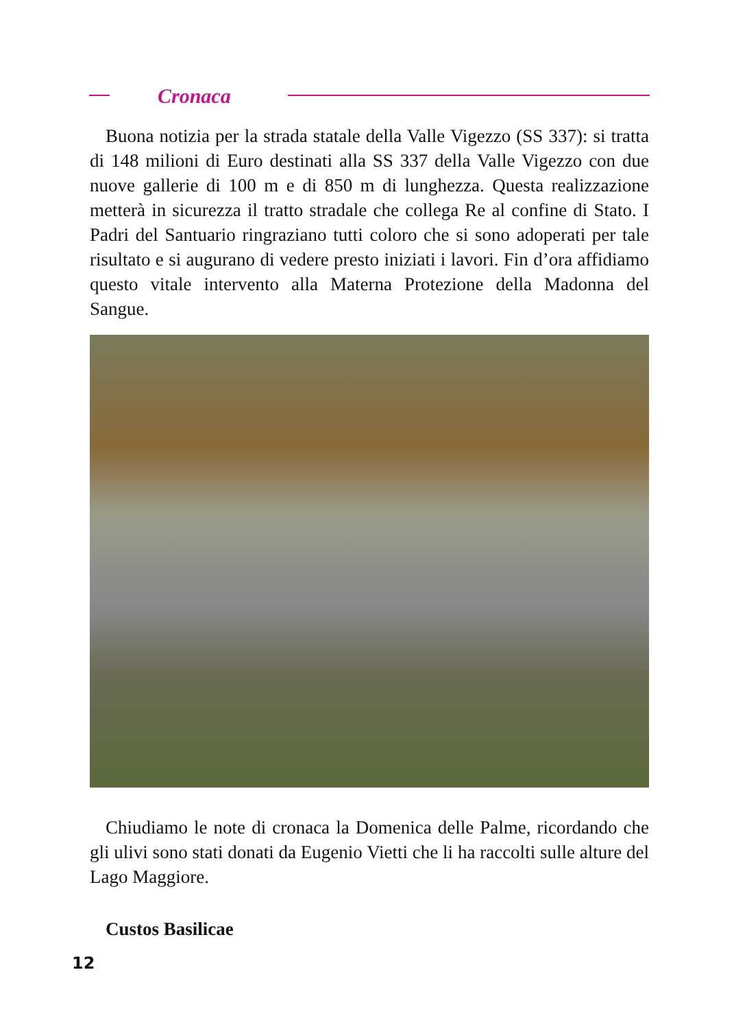Cronaca
Buona notizia per la strada statale della Valle Vigezzo (SS 337): si tratta di 148 milioni di Euro destinati alla SS 337 della Valle Vigezzo con due nuove gallerie di 100 m e di 850 m di lunghezza. Questa realizzazione metterà in sicurezza il tratto stradale che collega Re al confine di Stato. I Padri del Santuario ringraziano tutti coloro che si sono adoperati per tale risultato e si augurano di vedere presto iniziati i lavori. Fin d’ora affidiamo questo vitale intervento alla Materna Protezione della Madonna del Sangue.
Chiudiamo le note di cronaca la Domenica delle Palme, ricordando che gli ulivi sono stati donati da Eugenio Vietti che li ha raccolti sulle alture del Lago Maggiore.
Custos Basilicae
12